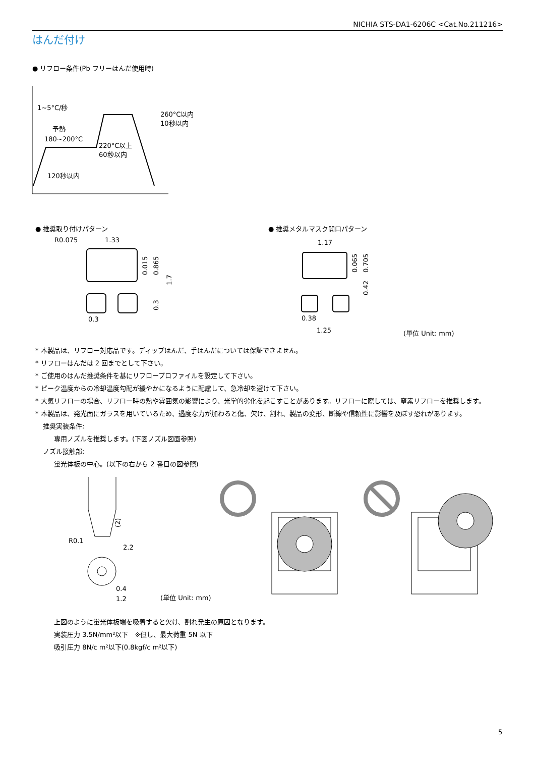NICHIA STS-DA1-6206C <Cat.No.211216>
はんだ付け
● リフロー条件(Pb フリーはんだ使用時)
1~5°C/秒
予熱
180~200°C
260°C以内
10秒以内
220°C以上
60秒以内
120秒以内
● 推奨取り付けパターン
R0.075
1.33
0.3
0.015
0.865
1.7
0.3
● 推奨メタルマスク開口パターン
1.17
0.38
1.25
0.065
0.705
0.42
(単位 Unit: mm)
* 本製品は、リフロー対応品です。ディップはんだ、手はんだについては保証できません。
* リフローはんだは 2 回までとして下さい。
* ご使用のはんだ推奨条件を基にリフロープロファイルを設定して下さい。
* ピーク温度からの冷却温度勾配が緩やかになるように配慮して、急冷却を避けて下さい。
* 大気リフローの場合、リフロー時の熱や雰囲気の影響により、光学的劣化を起こすことがあります。リフローに際しては、窒素リフローを推奨します。
* 本製品は、発光面にガラスを用いているため、過度な力が加わると傷、欠け、割れ、製品の変形、断線や信頼性に影響を及ぼす恐れがあります。
推奨実装条件:
専用ノズルを推奨します。(下図ノズル図面参照)
ノズル接触部:
蛍光体板の中心。(以下の右から 2 番目の図参照)
(2)
R0.1
2.2
0.4
1.2
(単位 Unit: mm)
上図のように蛍光体板端を吸着すると欠け、割れ発生の原因となります。
実装圧力 3.5N/mm²以下　※但し、最大荷重 5N 以下
吸引圧力 8N/c m²以下(0.8kgf/c m²以下)
5